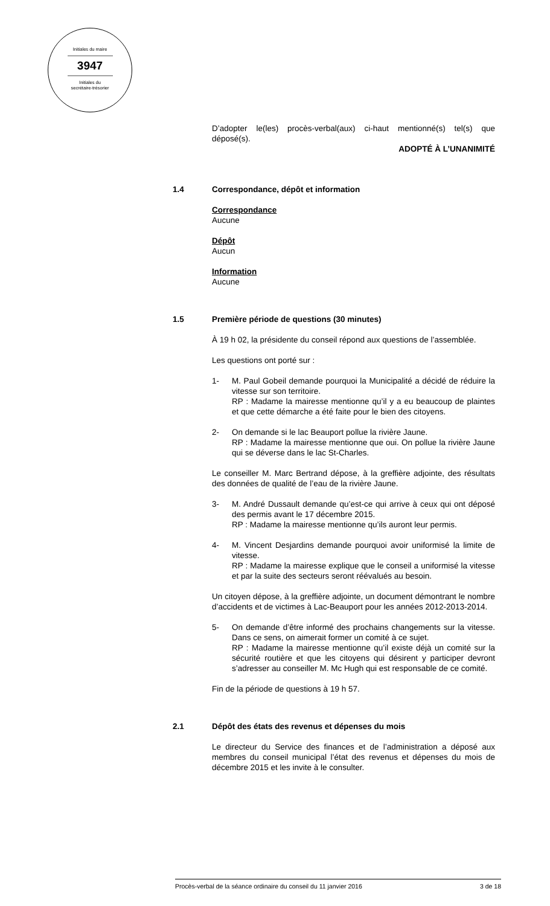Initiales du maire
3947
Initiales du
secrétaire-trésorier
D’adopter le(les) procès-verbal(aux) ci-haut mentionné(s) tel(s) que déposé(s).
ADOPTÉ À L’UNANIMITÉ
1.4 Correspondance, dépôt et information
Correspondance
Aucune
Dépôt
Aucun
Information
Aucune
1.5 Première période de questions (30 minutes)
À 19 h 02, la présidente du conseil répond aux questions de l’assemblée.
Les questions ont porté sur :
1- M. Paul Gobeil demande pourquoi la Municipalité a décidé de réduire la vitesse sur son territoire.
RP : Madame la mairesse mentionne qu’il y a eu beaucoup de plaintes et que cette démarche a été faite pour le bien des citoyens.
2- On demande si le lac Beauport pollue la rivière Jaune.
RP : Madame la mairesse mentionne que oui. On pollue la rivière Jaune qui se déverse dans le lac St-Charles.
Le conseiller M. Marc Bertrand dépose, à la greffière adjointe, des résultats des données de qualité de l’eau de la rivière Jaune.
3- M. André Dussault demande qu’est-ce qui arrive à ceux qui ont déposé des permis avant le 17 décembre 2015.
RP : Madame la mairesse mentionne qu’ils auront leur permis.
4- M. Vincent Desjardins demande pourquoi avoir uniformisé la limite de vitesse.
RP : Madame la mairesse explique que le conseil a uniformisé la vitesse et par la suite des secteurs seront réévalués au besoin.
Un citoyen dépose, à la greffière adjointe, un document démontrant le nombre d’accidents et de victimes à Lac-Beauport pour les années 2012-2013-2014.
5- On demande d’être informé des prochains changements sur la vitesse. Dans ce sens, on aimerait former un comité à ce sujet.
RP : Madame la mairesse mentionne qu’il existe déjà un comité sur la sécurité routière et que les citoyens qui désirent y participer devront s’adresser au conseiller M. Mc Hugh qui est responsable de ce comité.
Fin de la période de questions à 19 h 57.
2.1 Dépôt des états des revenus et dépenses du mois
Le directeur du Service des finances et de l’administration a déposé aux membres du conseil municipal l’état des revenus et dépenses du mois de décembre 2015 et les invite à le consulter.
Procès-verbal de la séance ordinaire du conseil du 11 janvier 2016 3 de 18